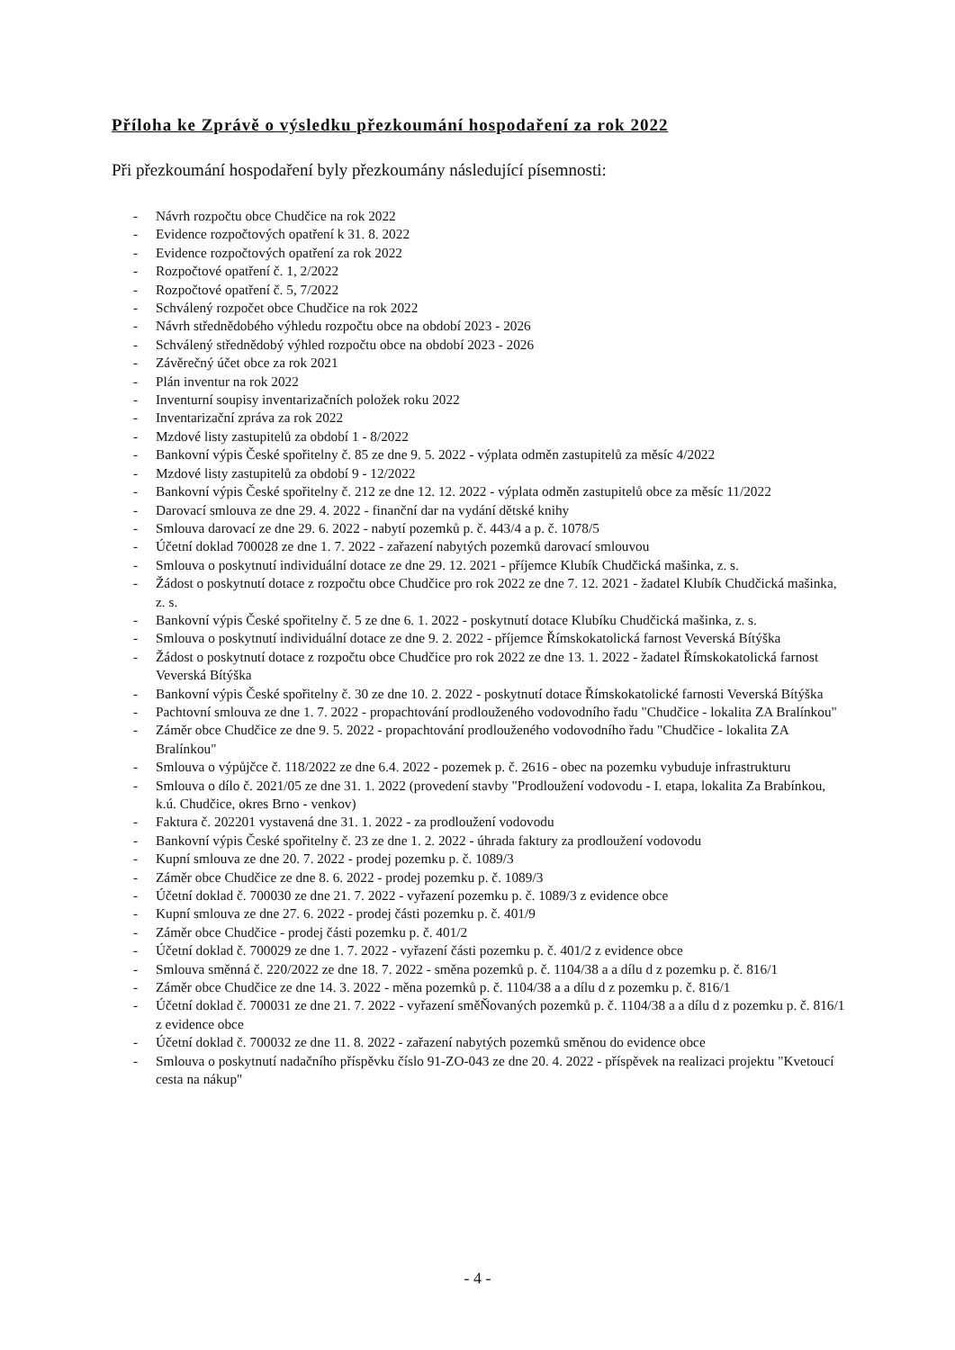Příloha ke Zprávě o výsledku přezkoumání hospodaření za rok 2022
Při přezkoumání hospodaření byly přezkoumány následující písemnosti:
- Návrh rozpočtu obce Chudčice na rok 2022
- Evidence rozpočtových opatření k 31. 8. 2022
- Evidence rozpočtových opatření za rok 2022
- Rozpočtové opatření č. 1, 2/2022
- Rozpočtové opatření č. 5, 7/2022
- Schválený rozpočet obce Chudčice na rok 2022
- Návrh střednědobého výhledu rozpočtu obce na období 2023 - 2026
- Schválený střednědobý výhled rozpočtu obce na období 2023 - 2026
- Závěrečný účet obce za rok 2021
- Plán inventur na rok 2022
- Inventurní soupisy inventarizačních položek roku 2022
- Inventarizační zpráva za rok 2022
- Mzdové listy zastupitelů za období 1 - 8/2022
- Bankovní výpis České spořitelny č. 85 ze dne 9. 5. 2022 - výplata odměn zastupitelů za měsíc 4/2022
- Mzdové listy zastupitelů za období 9 - 12/2022
- Bankovní výpis České spořitelny č. 212 ze dne 12. 12. 2022 - výplata odměn zastupitelů obce za měsíc 11/2022
- Darovací smlouva ze dne 29. 4. 2022 - finanční dar na vydání dětské knihy
- Smlouva darovací ze dne 29. 6. 2022 - nabytí pozemků p. č. 443/4 a p. č. 1078/5
- Účetní doklad 700028 ze dne 1. 7. 2022 - zařazení nabytých pozemků darovací smlouvou
- Smlouva o poskytnutí individuální dotace ze dne 29. 12. 2021 - příjemce Klubík Chudčická mašinka, z. s.
- Žádost o poskytnutí dotace z rozpočtu obce Chudčice pro rok 2022 ze dne 7. 12. 2021 - žadatel Klubík Chudčická mašinka, z. s.
- Bankovní výpis České spořitelny č. 5 ze dne 6. 1. 2022 - poskytnutí dotace Klubíku Chudčická mašinka, z. s.
- Smlouva o poskytnutí individuální dotace ze dne 9. 2. 2022 - příjemce Římskokatolická farnost Veverská Bítýška
- Žádost o poskytnutí dotace z rozpočtu obce Chudčice pro rok 2022 ze dne 13. 1. 2022 - žadatel Římskokatolická farnost Veverská Bítýška
- Bankovní výpis České spořitelny č. 30 ze dne 10. 2. 2022 - poskytnutí dotace Římskokatolické farnosti Veverská Bítýška
- Pachtovní smlouva ze dne 1. 7. 2022 - propachtování prodlouženého vodovodního řadu "Chudčice - lokalita ZA Bralínkou"
- Záměr obce Chudčice ze dne 9. 5. 2022 - propachtování prodlouženého vodovodního řadu "Chudčice - lokalita ZA Bralínkou"
- Smlouva o výpůjčce č. 118/2022 ze dne 6.4. 2022 - pozemek p. č. 2616 - obec na pozemku vybuduje infrastrukturu
- Smlouva o dílo č. 2021/05 ze dne 31. 1. 2022 (provedení stavby "Prodloužení vodovodu - I. etapa, lokalita Za Brabínkou, k.ú. Chudčice, okres Brno - venkov)
- Faktura č. 202201 vystavená dne 31. 1. 2022 - za prodloužení vodovodu
- Bankovní výpis České spořitelny č. 23 ze dne 1. 2. 2022 - úhrada faktury za prodloužení vodovodu
- Kupní smlouva ze dne 20. 7. 2022 - prodej pozemku p. č. 1089/3
- Záměr obce Chudčice ze dne 8. 6. 2022 - prodej pozemku p. č. 1089/3
- Účetní doklad č. 700030 ze dne 21. 7. 2022 - vyřazení pozemku p. č. 1089/3 z evidence obce
- Kupní smlouva ze dne 27. 6. 2022 - prodej části pozemku p. č. 401/9
- Záměr obce Chudčice - prodej části pozemku p. č. 401/2
- Účetní doklad č. 700029 ze dne 1. 7. 2022 - vyřazení části pozemku p. č. 401/2 z evidence obce
- Smlouva směnná č. 220/2022 ze dne 18. 7. 2022 - směna pozemků p. č. 1104/38 a a dílu d z pozemku p. č. 816/1
- Záměr obce Chudčice ze dne 14. 3. 2022 - měna pozemků p. č. 1104/38 a a dílu d z pozemku p. č. 816/1
- Účetní doklad č. 700031 ze dne 21. 7. 2022 - vyřazení směŇovaných pozemků p. č. 1104/38 a a dílu d z pozemku p. č. 816/1 z evidence obce
- Účetní doklad č. 700032 ze dne 11. 8. 2022 - zařazení nabytých pozemků směnou do evidence obce
- Smlouva o poskytnutí nadačního příspěvku číslo 91-ZO-043 ze dne 20. 4. 2022 - příspěvek na realizaci projektu "Kvetoucí cesta na nákup"
- 4 -